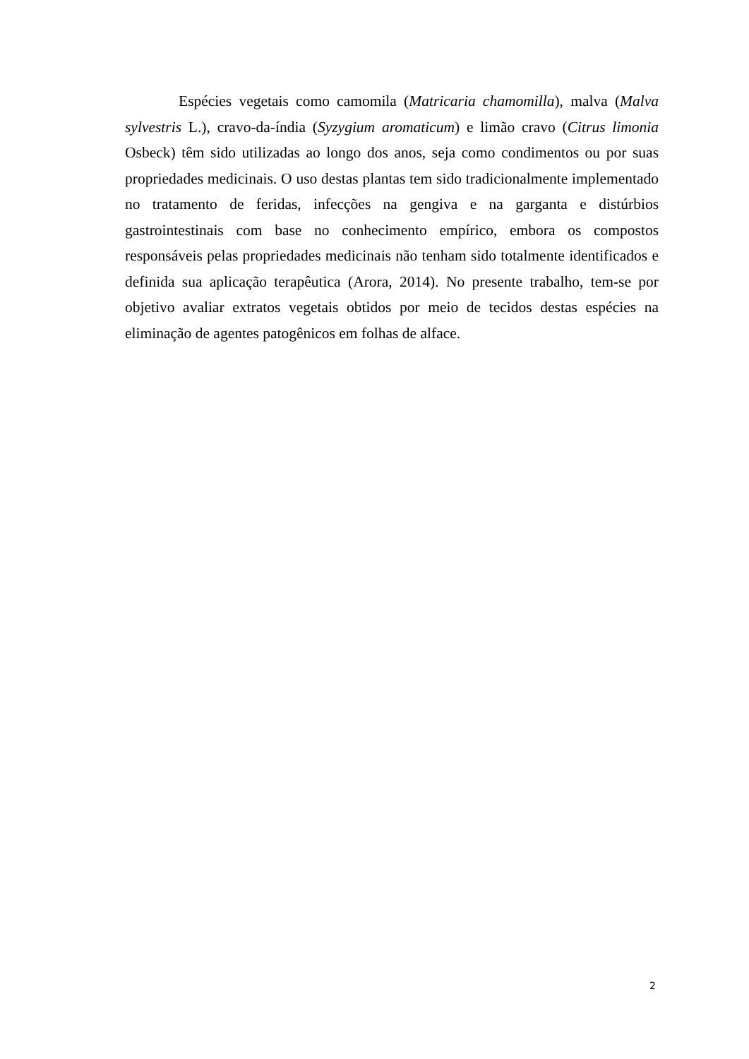Espécies vegetais como camomila (Matricaria chamomilla), malva (Malva sylvestris L.), cravo-da-índia (Syzygium aromaticum) e limão cravo (Citrus limonia Osbeck) têm sido utilizadas ao longo dos anos, seja como condimentos ou por suas propriedades medicinais. O uso destas plantas tem sido tradicionalmente implementado no tratamento de feridas, infecções na gengiva e na garganta e distúrbios gastrointestinais com base no conhecimento empírico, embora os compostos responsáveis pelas propriedades medicinais não tenham sido totalmente identificados e definida sua aplicação terapêutica (Arora, 2014). No presente trabalho, tem-se por objetivo avaliar extratos vegetais obtidos por meio de tecidos destas espécies na eliminação de agentes patogênicos em folhas de alface.
2